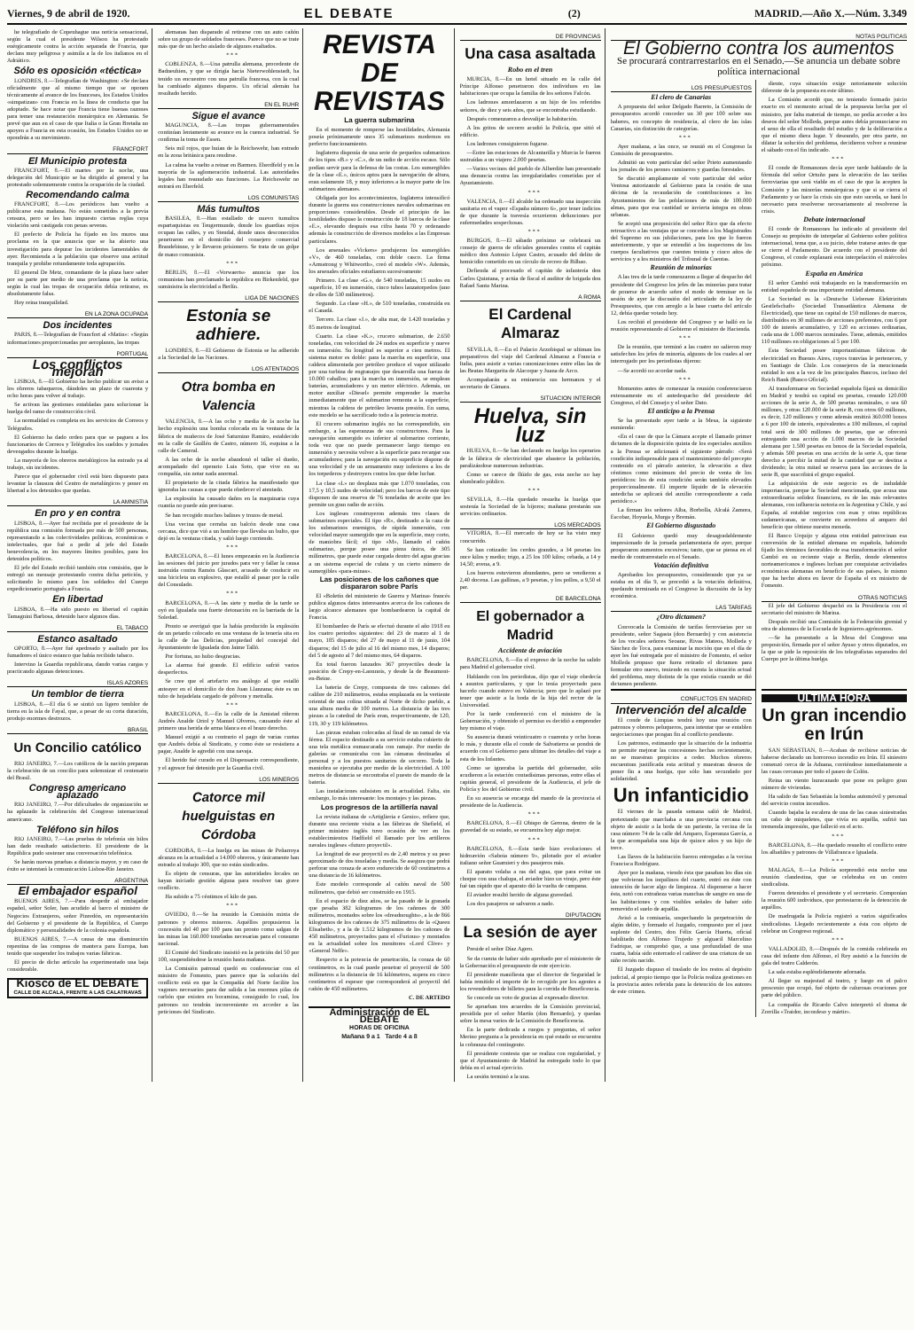Viernes, 9 de abril de 1920. EL DEBATE (2) MADRID.—Año X.—Núm. 3.349
he telegrafiado de Copenhague una noticia sensacional, según la cual el presidente Wilson ha protestado enérgicamente contra la acción separada de Francia, que declara muy peligrosa y asimila a la de los italianos en el Adriático.
Sólo es oposición «téctica»
LONDRES, 8.—Telegrafían de Washington: «Se declara oficialmente que al mismo tiempo que se oponen técnicamente al avance de los franceses, los Estados Unidos «simpatizan» con Francia en la línea de conducta que ha adoptado. Se hace notar que Francia tiene buenas razones para temer una restauración monárquica en Alemania. Se prevé que aun en el caso de que Italia o la Gran Bretaña no apoyen a Francia en esta ocasión, los Estados Unidos no se opondrán a su movimiento.
FRANCFORT
El Municipio protesta
FRANCFORT, 8.—El martes por la noche, una delegación del Municipio se ha dirigido al general y ha protestado solemnemente contra la ocupación de la ciudad.
Recomendando calma
FRANCFORT, 8.—Los periódicos han vuelto a publicarse esta mañana. No están sometidos a la previa censura, pero se les han impuesto ciertas reglas cuya violación será castigada con penas severas.
El prefecto de Policía ha fijado en los muros una proclama en la que anuncia que se ha abierto una investigación para depurar los incidentes lamentables de ayer. Recomienda a la población que observe una actitud tranquila y prohibe rotundamente toda agrupación.
El general De Metz, comandante de la plaza hace saber por su parte por medio de una proclama que la noticia, según la cual las tropas de ocupación debía retirarse, es absolutamente falsa.
Hoy reina tranquilidad.
EN LA ZONA OCUPADA
Dos incidentes
PARIS, 8.—Telegrafían de Francfort al «Matin»: «Según informaciones proporcionadas por aeroplanos, las tropas
PORTUGAL
Los conflictos mejoran
LISBOA, 8.—El Gobierno ha hecho publicar un aviso a los obreros tabaqueros, dándoles un plazo de cuarenta y ocho horas para volver al trabajo.
Se activan las gestiones entabladas para solucionar la huelga del ramo de construcción civil.
La normalidad es completa en los servicios de Correos y Telégrafos.
El Gobierno ha dado orden para que se paguen a los funcionarios de Correos y Telégrafos los sueldos y jornales devengados durante la huelga.
La mayoría de los obreros metalúrgicos ha entrado ya al trabajo, sin incidentes.
Parece que el gobernador civil está bien dispuesto para levantar la clausura del Centro de metalúrgicos y poner en libertad a los detenidos que quedan.
LA AMNISTIA
En pro y en contra
LISBOA, 8.—Ayer fué recibida por el presidente de la república una comisión formada por más de 500 personas, representando a las colectividades políticas, económicas e intelectuales, que fué a pedir al jefe del Estado benevolencia, en los mayores límites posibles, para los detenidos políticos.
El jefe del Estado recibió también otra comisión, que le entregó un mensaje protestando contra dicha petición, y solicitando lo mismo para los soldados del Cuerpo expedicionario portugués a Francia.
En libertad
LISBOA, 8.—Ha sido puesto en libertad el capitán Tamagnini Barbosa, detenido hace algunos días.
EL TABACO
Estanco asaltado
OPORTO, 8.—Ayer fué apedreado y asaltado por los fumadores el único estanco que había recibido tabaco.
Intervino la Guardia republicana, dando varias cargas y practicando algunas detenciones.
ISLAS AZORES
Un temblor de tierra
LISBOA, 8.—El día 6 se sintió un ligero temblor de tierra en la isla de Fayal, que, a pesar de su corta duración, produjo enormes destrozos.
BRASIL
Un Concilio católico
RIO JANEIRO, 7.—Los católicos de la nación preparan la celebración de un concilio para solemnizar el centenario del Brasil.
Congreso americano aplazado
RIO JANEIRO, 7.—Por dificultades de organización se ha aplazado la celebración del Congreso internacional americano.
Teléfono sin hilos
RIO JANEIRO, 7.—Las pruebas de telefonía sin hilos han dado resultado satisfactorio. El presidente de la República pudo sostener una conversación telefónica.
Se harán nuevas pruebas a distancia mayor, y en caso de éxito se intentará la comunicación Lisboa-Río Janeiro.
ARGENTINA
El embajador español
BUENOS AIRES, 7.—Para despedir al embajador español, señor Soler, han acudido al barco el ministro de Negocios Extranjeros, señor Pinredón, en representación del Gobierno y el presidente de la República, el Cuerpo diplomático y personalidades de la colonia española.
BUENOS AIRES, 7.—A causa de una disminución repentina de las compras de manteca para Europa, han tenido que suspender los trabajos varias fábricas.
El precio de dicho artículo ha experimentado una baja considerable.
Kiosco de EL DEBATE
CALLE DE ALCALA, FRENTE A LAS CALATRAVAS
alemanas han disparado al retirarse con un auto cañón sobre un grupo de soldados franceses. Parece que no se trate más que de un hecho aislado de algunos exaltados.
* * *
COBLENZA, 8.—Una patrulla alemana, procedente de Badneuhien, y que se dirigía hacia Nieterwohlenstadt, ha tenido un encuentro con una patrulla francesa, con la cual ha cambiado algunos disparos. Un oficial alemán ha resultado herido.
EN EL RUHR
Sigue el avance
MAGUNCIA, 8.—Las tropas gubernamentales continúan lentamente su avance en la cuenca industrial. Se confirma la toma de Essen.
Seis mil rojos, que huían de la Reichswehr, han entrado en la zona británica para rendirse.
La calma ha vuelto a reinar en Barmen. Eberdfeld y en la mayoría de la aglomeración industrial. Las autoridades legales han reanudado sus funciones. La Reichswehr no entrará en Eberfeld.
LOS COMUNISTAS
Más tumultos
BASILEA, 8.—Han estallado de nuevo tumultos espartaquistas en Tengermunde, donde los guardias rojos ocupan las calles, y en Stendal, donde unos desconocidos penetraron en el domicilio del consejero comercial Brandebinne, y le llevaron prisionero. Se trata de un golpe de mano comunista.
* * *
BERLIN, 8.—El «Vorwaerts» anuncia que los comunistas han proclamado la república en Birkenfeld, que suministra la electricidad a Berlín.
LIGA DE NACIONES
Estonia se adhiere.
LONDRES, 8.—El Gobierno de Estonia se ha adherido a la Sociedad de las Naciones.
LOS ATENTADOS
Otra bomba en Valencia
VALENCIA, 8.—A las ocho y media de la noche ha hecho explosión una bomba colocada en la ventana de la fábrica de muñecos de José Saturnino Ramiro, establecido en la calle de Guillén de Castro, número 16, esquina a la calle de Cameral.
A las ocho de la noche abandonó el taller el dueño, acompañado del operario Luis Soto, que vive en su compañía, sin notar nada anormal.
El propietario de la citada fábrica ha manifestado que ignoraba las causas a que pueda obedecer el atentado.
La explosión ha causado daños en la maquinaria cuya cuantía no puede aún precisarse.
Se han recogido muchos balines y trozos de metal.
Una vecina que cerraba un balcón desde una casa cercana, dice que vió a un hombre que llevaba un bulto, que dejó en la ventana citada, y salió luego corriendo.
* * *
BARCELONA, 8.—El lunes empezarán en la Audiencia las sesiones del juicio por jurados para ver y fallar la causa instruída contra Ramón Glascart, acusado de conducir en una bicicleta un explosivo, que estalló al pasar por la calle del Consulado.
* * *
BARCELONA, 8.—A las siete y media de la tarde se oyó en Igualada una fuerte detonación en la barriada de la Soledad.
Pronto se averiguó que la había producido la explosión de un petardo colocado en una ventana de la tenería sita en la calle de las Delicias, propiedad del concejal del Ayuntamiento de Igualada don Jaime Talló.
Por fortuna, no hubo desgracias.
La alarma fué grande. El edificio sufrió varios desperfectos.
Se cree que el artefacto era análogo al que estalló anteayer en el domicilio de don Juan Llanzana; éste es un tubo de hojadelata cargado de pólvora y metralla.
* * *
BARCELONA, 8.—En la calle de la Amistad riñeron Andrés Analde Oriol y Manuel Olveros, causando éste al primero una herida de arma blanca en el brazo derecho.
Manuel exigió a su contrario el pago de varias cuotas que Andrés debía al Sindicato, y como éste se resistiera a pagar, Analde le agredió con una navaja.
El herido fué curado en el Dispensario correspondiente, y el agresor fué detenido por la Guardia civil.
LOS MINEROS
Catorce mil huelguistas en Córdoba
CORDOBA, 8.—La huelga en las minas de Peñarroya alcanza en la actualidad a 14.000 obreros, y únicamente han entrado al trabajo 300, que no están sindicados.
Es objeto de censuras, que las autoridades locales no hayan iniciado gestión alguna para resolver tan grave conflicto.
Ha subido a 75 céntimos el kilo de pan.
* * *
OVIEDO, 8.—Se ha reunido la Comisión mixta de patronos y obreros mineros. Aquéllos propusieron la concesión del 40 por 100 para tan pronto como salgan de las minas las 160.000 toneladas necesarias para el consumo nacional.
El Comité del Sindicato insistió en la petición del 50 por 100, suspendiéndose la reunión hasta mañana.
La Comisión patronal quedó en conferenciar con el ministro de Fomento, pues parece que la solución del conflicto está en que la Compañía del Norte facilite los vagones necesarios para dar salida a las enormes pilas de carbón que existen en bocamina, consiguido lo cual, los patronos no tendrán inconveniente en acceder a las peticiones del Sindicato.
REVISTA DE REVISTAS
La guerra submarina
En el momento de romperse las hostilidades, Alemania poseía próximamente unos 35 submarinos modernos en perfecto funcionamiento.
Inglaterra disponía de una serie de pequeños submarinos de los tipos «B.» y «C.», de un radio de acción escaso. Sólo podían servir para la defensa de las costas. Los sumergibles de la clase «E.», únicos aptos para la navegación de altura, eran solamente 18, y muy inferiores a la mayor parte de los submarinos alemanes.
Obligada por los acontecimientos, Inglaterra intensificó durante la guerra sus construcciones navales submarinas en proporciones considerables. Desde el principio de las hostilidades dispuso la construcción de 18 barcos de la clase «E.», elevando después esa cifra hasta 70 y ordenando además la construcción de diversos modelos a las Empresas particulares.
Los arsenales «Vickers» produjeron los sumergibles «V», de 460 toneladas, con doble casco. La firma «Armstrong y Whitworth», creó el modelo «W». Además, los arsenales oficiales estudiaron sucesivamente:
Primero. La clase «G.», de 540 toneladas, 15 nudos en superficie, 10 en inmersión, cinco tubos lanzatorpedos (uno de ellos de 530 milímetros).
Segundo. La clase «H.», de 510 toneladas, construída en el Canadá.
Tercero. La clase «J.», de alta mar, de 1.420 toneladas y 85 metros de longitud.
Cuarto. La clase «K.», crucero submarino, de 2.650 toneladas, con velocidad de 24 nudos en superficie y nueve en inmersión. Su longitud es superior a cien metros. El sistema motor es doble: para la marcha en superficie, una caldera alimentada por petróleo produce el vapor utilizado por una turbina de engranajes que desarrolla una fuerza de 10.000 caballos; para la marcha en inmersión, se emplean baterías, acumuladores y un motor eléctrico. Además, un motor auxiliar «Diesel» permite emprender la marcha inmediatamente que el submarino remonta a la superficie, mientras la caldera de petróleo levanta presión. En suma, este modelo se ha sacrificado todo a la potencia motriz.
El crucero submarino inglés no ha correspondido, sin embargo, a las esperanzas de sus constructores. Para la navegación sumergido es inferior al submarino corriente, toda vez que no puede permanecer largo tiempo en inmersión y necesita volver a la superficie para recargar sus acumuladores; para la navegación en superficie dispone de una velocidad y de un armamento muy inferiores a los de los torpederos y destroyers contra los que debe luchar.
La clase «L» no desplaza más que 1.070 toneladas, con 17,5 y 10,5 nudos de velocidad; pero los barcos de este tipo disponen de una reserva de 76 toneladas de aceite que les permite un gran radio de acción.
Los ingleses construyeron además tres clases de submarinos especiales. El tipo «R», destinado a la caza de los submarinos enemigos, de rápida inmersión, con velocidad mayor sumergido que en la superficie, muy corto, de maniobra fácil; el tipo «M», llamado el cañón submarino, porque posee una pieza única, de 305 milímetros, que puede estar cargada dentro del agua gracias a un sistema especial de culata y un cierto número de sumergibles «para-minas».
Las posiciones de los cañones que dispararon sobre París
El «Boletín del ministerio de Guerra y Marina» francés publica algunos datos interesantes acerca de los cañones de largo alcance alemanes que bombardearon la capital de Francia.
El bombardeo de París se efectuó durante el año 1918 en los cuatro periodos siguientes: del 23 de marzo al 1 de mayo, 185 disparos; del 27 de mayo al 11 de junio, 104 disparos; del 15 de julio al 16 del mismo mes, 14 disparos; del 5 de agosto al 7 del mismo mes, 64 disparos.
En total fueron lanzados 367 proyectiles desde la posición de Crepy-en-Laonnois, y desde la de Beaumont-en-Beine.
La batería de Crepy, compuesta de tres cañones del calibre de 210 milímetros, estaba emplazada en la vertiente oriental de una colina situada al Norte de dicho pueblo, a una altura media de 100 metros. La distancia de las tres piezas a la catedral de París eran, respectivamente, de 120, 119, 30 y 119 kilómetros.
Las piezas estaban colocadas al final de un ramal de vía férrea. El espacio destinado a su servicio estaba cubierto de una tela metálica enmascarada con ramaje. Por medio de galerías se comunicaba con las cámaras destinadas al personal y a los puestos sanitarios de socorro. Toda la maniobra se ejecutaba por medio de la electricidad. A 100 metros de distancia se encontraba el puesto de mando de la batería.
Las instalaciones subsisten en la actualidad. Falta, sin embargo, lo más interesante: los montajes y las piezas.
Los progresos de la artillería naval
La revista italiana de «Artiglieria e Genio», refiere que, durante una reciente visita a las fábricas de Shefield, el primer ministro inglés tuvo ocasión de ver en los establecimientos Hadfield el llamado por los artilleros navales ingleses «futuro proyectil».
La longitud de ese proyectil es de 2,40 metros y su peso aproximado de dos toneladas y media. Se asegura que podrá perforar una coraza de acero endurecido de 60 centímetros a una distancia de 16 kilómetros.
Este modelo corresponde al cañón naval de 500 milímetros, que debió ser construído en 1915.
En el espacio de diez años, se ha pasado de la granada que pesaba 382 kilogramos de los cañones de 300 milímetros, montados sobre los «dreadnoughts», a la de 866 kilogramos de los cañones de 375 milímetros de la «Queen Elisabeth», y a la de 1.512 kilogramos de los cañones de 450 milímetros, proyectados para el «Furious» y montados en la actualidad sobre los monitores «Lord Clive» y «General Nelfe».
Respecto a la potencia de penetración, la coraza de 60 centímetros, es la cual puede penetrar el proyectil de 500 milímetros a la distancia de 16 kilómetros, supera en cinco centímetros el espesor que corresponderá al proyectil del cañón de 450 milímetros.
C. DE ARTEDO
Administración de EL DEBATE
HORAS DE OFICINA
Mañana 9 a 1 Tarde 4 a 8
DE PROVINCIAS
Una casa asaltada
Robo en el tren
MURCIA, 8.—En un hotel situado en la calle del Príncipe Alfonso penetraron dos individuos en las habitaciones que ocupa la familia de los señores Falcón.
Los ladrones amordazaron a un hijo de los referidos señores, de diez y seis años, que se encontraba estudiando.
Después comenzaron a desvalijar la habitación.
A los gritos de socorro acudió la Policía, que sitió el edificio.
Los ladrones consiguieron fugarse.
—Entre las estaciones de Alcantarilla y Murcia le fueron sustraídas a un viajero 2.000 pesetas.
—Varios vecinos del pueblo de Alberdite han presentado una denuncia contra las irregularidades cometidas por el Ayuntamiento.
* * *
VALENCIA, 8.—El alcalde ha ordenado una inspección sanitaria en el vapor «España número 6», por tener indicios de que durante la travesía ocurrieron defunciones por enfermedades sospechosas.
* * *
BURGOS, 8.—El sábado próximo se celebrará un consejo de guerra de oficiales generales contra el capitán médico don Antonio López Castro, acusado del delito de homicidio cometido en un círculo de recreo de Bilbao.
Defienda al procesado el capitán de infantería don Carlos Quintana, y actúa de fiscal el auditor de brigada don Rafael Santa Marina.
A ROMA
El Cardenal Almaraz
SEVILLA, 8.—En el Palacio Arzobispal se ultiman los preparativos del viaje del Cardenal Almaraz a Francia e Italia, para asistir a varias canonizaciones entre ellas las de las Beatas Margarita de Alacoque y Juana de Arco.
Acompañarán a su eminencia sus hermanos y el secretario de Cámara.
SITUACION INTERIOR
Huelva, sin luz
HUELVA, 8.—Se han declarado en huelga los operarios de la fábrica de electricidad que abastece la población, paralizándose numerosas industrias.
Como se carece de flúido de gas, esta noche no hay alumbrado público.
* * *
SEVILLA, 8.—Ha quedado resuelta la huelga que sostenía la Sociedad de la bijoros; mañana prestarán sus servicios ordinarios.
LOS MERCADOS
VITORIA, 8.—El mercado de hoy se ha visto muy concurrido.
Se han cotizado: los cerdos grandes, a 34 pesetas los once kilos y medio; trigo, a 25 los 100 kilos; cebada, a 14 y 14,50; avena, a 9.
Los huevos estuvieron abundantes, pero se vendieron a 2,40 docena. Las gallinas, a 9 pesetas, y los pollos, a 9,50 el par.
DE BARCELONA
El gobernador a Madrid
Accidente de aviación
BARCELONA, 8.—En el expreso de la noche ha salido para Madrid el gobernador civil.
Hablando con los periodistas, dijo que el viaje obedecía a asuntos particulares, y que lo tenía proyectado para hacerlo cuando estuvo en Valencia; pero que lo aplazó por tener que asistir a la boda de la hija del rector de la Universidad.
Por la tarde conferenció con el ministro de la Gobernación, y obtenido el permiso es decidió a emprender hoy mismo el viaje.
Su ausencia durará veinticuatro o cuarenta y ocho horas lo más, y durante ella el conde de Salvatierra se pondrá de acuerdo con el Gobierno para ultimar los detalles del viaje a esta de los Infantes.
Como se ignoraba la partida del gobernador, sólo acudieron a la estación contadísimas personas, entre ellas el capitán general, el presidente de la Audiencia, el jefe de Policía y los del Gobierno civil.
En su ausencia se encarga del mando de la provincia el presidente de la Audiencia.
* * *
BARCELONA, 8.—El Obispo de Gerona, dentro de la gravedad de su estado, se encuentra hoy algo mejor.
* * *
BARCELONA, 8.—Esta tarde hizo evoluciones el hidroavión «Saboia número 9», pilotado por el aviador italiano señor Guarnieri y dos pasajeros más.
El aparato volaba a ras del agua, que para evitar un choque con una chalupa, el aviador hizo un viraje, pero éste fué tan rápido que el aparato dió la vuelta de campana.
El aviador resultó herido de alguna gravedad.
Los dos pasajeros se salvaron a nado.
DIPUTACION
La sesión de ayer
Preside el señor Díaz Agero.
Se da cuenta de haber sido aprobado por el ministerio de la Gobernación el presupuesto de este ejercicio.
El presidente manifiesta que el director de Seguridad le había remitido el importe de lo recogido por los agentes a los revendedores de billetes para la corrida de Beneficencia.
Se concede un voto de gracias al expresado director.
Se aprueban tres acuerdos de la Comisión provincial, presidida por el señor Martín (don Bernardo), y quedan sobre la mesa varios de la Comisión de Beneficencia.
En la parte dedicada a ruegos y preguntas, el señor Merino pregunta a la presidencia en qué estado se encuentra la cobranza del contingente.
El presidente contesta que se realiza con regularidad, y que el Ayuntamiento de Madrid ha entregado todo lo que debía en el actual ejercicio.
La sesión terminó a la una.
NOTAS POLITICAS
El Gobierno contra los aumentos
Se procurará contrarrestarlos en el Senado.—Se anuncia un debate sobre política internacional
LOS PRESUPUESTOS
El clero de Canarias
A propuesta del señor Delgado Barreto, la Comisión de presupuestos acordó conceder un 30 por 100 sobre sus haberes, en concepto de residencia, al clero de las islas Canarias, sin distinción de categorías.
* * *
Ayer mañana, a las once, se reunió en el Congreso la Comisión de presupuestos.
Admitió un voto particular del señor Prieto aumentando los jornales de los peones camineros y guardas forestales.
Se discutió ampliamente el voto particular del señor Ventosa autorizando al Gobierno para la cesión de una décima de la recaudación de contribuciones a los Ayuntamientos de las poblaciones de más de 100.000 almas, para que esa cantidad se invierta íntegra en obras urbanas.
Se aceptó una proposición del señor Rico que da efecto retroactivo a las ventajas que se conceden a los Magistrados del Supremo en sus jubilaciones, para los que lo fueron anteriormente, y que se extendió a los inspectores de los cuerpos facultativos que cuenten treinta y cinco años de servicios y a los ministros del Tribunal de Cuentas.
Reunión de minorías
A las tres de la tarde comenzaron a llegar al despacho del presidente del Congreso los jefes de las minorías para tratar de ponerse de acuerdo sobre el modo de terminar en la sesión de ayer la discusión del articulado de la ley de Presupuestos, que con arreglo a la base cuarta del artículo 12, debía quedar votado hoy.
Los recibió el presidente del Congreso y se halló en la reunión representando al Gobierno el ministro de Hacienda.
* * *
De la reunión, que terminó a las cuatro no salieron muy satisfechos los jefes de minoría, algunos de los cuales al ser interrogado por los periodistas dijeron:
—Se acordó no acordar nada.
* * *
Momentos antes de comenzar la reunión conferenciaron extensamente en el antedespacho del presidente del Congreso, el del Consejo y el señor Dato.
El anticipo a la Prensa
Se ha presentado ayer tarde a la Mesa, la siguiente enmienda:
«En el caso de que la Cámara acepte el llamado primer dictamen de la disposición quinta de los especiales auxilios a la Prensa se adicionará el siguiente párrafo: «Será condición indispensable para el mantenimiento del precepto contenido en el párrafo anterior, la elevación a diez céntimos como mínimum del precio de venta de los periódicos: los de esta condición serán también elevados proporcionalmente. El importe líquido de la elevación antedicha se aplicará del auxilio correspondiente a cada periódico.»
La firman los señores Alba, Borbolla, Alcalá Zamora, Escobar, Hoyuela, Murga y Bremán.
El Gobierno disgustado
El Gobierno quedó muy desagradablemente impresionado de la jornada parlamentaria de ayer, porque prosperaron aumentos excesivos; tanto, que se piensa en el medio de contrarrestarlo en el Senado.
Votación definitiva
Aprobados los presupuestos, considerando que ya se estaba en el día 9, se procedió a la votación definitiva, quedando terminada en el Congreso la discusión de la ley económica.
LAS TARIFAS
¿Otro dictamen?
Convocada la Comisión de tarifas ferroviarias por su presidente, señor Sagasta (don Bernardo) y con asistencia de los vocales señores Seoane, Rivas Mateos, Molleda y Sánchez de Toca, para examinar la moción que en el día de ayer les fué entregada por el ministro de Fomento, el señor Molleda propuso que fuera retirado el dictamen para formular otro nuevo, teniendo en cuenta la situación actual del problema, muy distinta de la que existía cuando se dió dictamen pendiente.
diente, cuya situación exige notoriamente solución diferente de la propuesta en este último.
La Comisión acordó que, no teniendo formado juicio exacto en el momento actual de la propuesta hecha por el ministro, por falta material de tiempo, no podía acceder a los deseos del señor Molleda, porque antes debía pronunciarse en el seno de ella el resultado del estudio y de la deliberación a que el mismo diera lugar. Y deseando, por otra parte, no dilatar la solución del problema, decidieron volver a reunirse el sábado con el fin indicado.
* * *
El conde de Romanones decía ayer tarde hablando de la fórmula del señor Ortuño para la elevación de las tarifas ferroviarias que será viable en el caso de que la acepten la Comisión y las minorías monárquicas y que si se cierra el Parlamento y se hace la crisis sin que esto suceda, se hará lo necesario para resolverse necesariamente al resolverse la crisis.
Debate internacional
El conde de Romanones ha indicado al presidente del Consejo su propósito de interpelar al Gobierno sobre política internacional, tema que, a su juicio, debe tratarse antes de que se cierre el Parlamento. De acuerdo con el presidente del Congreso, el conde explanará esta interpelación el miércoles próximo.
España en América
El señor Cambó está trabajando en la transformación en entidad española de una importante entidad alemana.
La Sociedad es la «Deutsche Uebersee Elektrizitats Gestlefschaft» (Sociedad Transatlántica Alemana de Electricidad), que tiene un capital de 150 millones de marcos, distribuídos en 30 millones de acciones preferentes, con 6 por 100 de interés acumulativo, y 120 en acciones ordinarias, cada una de 1.000 marcos nominales. Tiene, además, emitidos 110 millones en obligaciones al 5 por 100.
Esta Sociedad posee importantísimas fábricas de electricidad en Buenos Aires, cuyos tranvías le pertenecen, y en Santiago de Chile. Los consejeros de la mencionada entidad lo son a la vez de los principales Bancos, incluso del Reich Bank (Banco Oficial).
Al transformarse en Sociedad española fijará su domicilio en Madrid y tendrá su capital en pesetas, creando 120.000 acciones de la serie A, de 500 pesetas nominales, o sea 60 millones, y otras 120.000 de la serie B, con otros 60 millones, es decir, 120 millones y como además emitirá 360.000 bonos a 6 por 100 de interés, equivalentes a 180 millones, el capital total será de 300 millones de pesetas, que se ofrecerá entregando una acción de 1.000 marcos de la Sociedad alemana por 1.500 pesetas en bonos de la Sociedad española, y además 500 pesetas en una acción de la serie A, que tiene derecho a percibir la mitad de la cantidad que se destina a dividendo; la otra mitad se reserva para las acciones de la serie B, que suscribirá el grupo español.
La adquisición de este negocio es de indudable importancia, porque la Sociedad mencionada, que acusa una extraordinaria solidez financiera, es de las más relevantes alemanas, con influencia notoria en la Argentina y Chile, y así España, al entablar negocios con esas y otras repúblicas sudamericanas, se convierte en acreedora al amparo del beneficio que obtiene nuestra moneda.
El Banco Urquijo y alguna otra entidad patrocinan esa conversión de la entidad alemana en española, habiendo fijado los términos favorables de esa transformación el señor Cambó en su reciente viaje a Berlín, donde elementos norteamericanos e ingleses luchan por conquistar actividades económicas alemanas en beneficio de sus países, lo mismo que ha hecho ahora en favor de España el ex ministro de Fomento.
OTRAS NOTICIAS
El jefe del Gobierno despachó en la Presidencia con el secretario del ministro de Marina.
Después recibió una Comisión de la Federación gremial y otra de alumnos de la Escuela de Ingenieros agrónomos.
—Se ha presentado a la Mesa del Congreso una proposición, firmada por el señor Ayuso y otros diputados, en la que se pide la reposición de los telegrafistas separados del Cuerpo por la última huelga.
CONFLICTOS EN MADRID
Intervención del alcalde
El conde de Limpias tendrá hoy una reunión con patronos y obreros peluqueros, para intentar que se entablen negociaciones que pongan fin al conflicto pendiente.
Los patronos, estimando que la situación de la industria no permite mejorar las concesiones hechas recientemente, no se muestran propicios a ceder. Muchos obreros encuentran justificada esta actitud y muestran deseos de poner fin a una huelga, que sólo han secundado por solidaridad.
Un infanticidio
El viernes de la pasada semana salió de Madrid, pretextando que marchaba a una provincia cercana con objeto de asistir a la boda de un pariente, la vecina de la casa número 74 de la calle del Amparo, Esperanza García, a la que acompañaba una hija de quince años y un hijo de trece.
Las llaves de la habitación fueron entregadas a la vecina Francisca Rodríguez.
Ayer por la mañana, viendo ésta que pasaban los días sin que volvieran los inquilinos del cuarto, entró en éste con intención de hacer algo de limpieza. Al disponerse a hacer ésta, notó con extrañeza varias manchas de sangre en una de las habitaciones y con visibles señales de haber sido removido el suelo de aquélla.
Avisó a la comisaría, sospechando la perpetración de algún delito, y formado el Juzgado, compuesto por el juez suplente del Centro, don Félix García Huerta, oficial habilitado don Alfonso Trujedo y alguacil Marcelino Fadrique, se comprobó que, a una profundidad de una cuarta, había sido enterrado el cadáver de una criatura de un niño recién nacido.
El Juzgado dispuso el traslado de los restos al depósito judicial, al propio tiempo que la Policía realiza gestiones en la provincia antes referida para la detención de los autores de este crimen.
ULTIMA HORA
Un gran incendio en Irún
SAN SEBASTIAN, 8.—Acaban de recibirse noticias de haberse declarado un horroroso incendio en Irún. El siniestro comenzó cerca de la Aduana, corriéndose inmediatamente a las casas cercanas por todo el paseo de Colón.
Reina un viento huracanado que pone en peligro gran número de viviendas.
Ha salido de San Sebastián la bomba automóvil y personal del servicio contra incendios.
Cuando bajaba la escalera de una de las casas siniestradas un cabo de miqueletes, que vivía en aquélla, sufrió tan tremenda impresión, que falleció en el acto.
* * *
BARCELONA, 8.—Ha quedado resuelto el conflicto entre los albañiles y patronos de Villafranca e Igualada.
* * *
MALAGA, 8.—La Policía sorprendió esta noche una reunión clandestina, que se celebraba en un centro sindicalista.
Fueron detenidos el presidente y el secretario. Componían la reunión 600 individuos, que protestaron de la detención de aquéllos.
De madrugada la Policía registró a varios significados sindicalistas. Llegado recientemente a ésta con objeto de celebrar un Congreso regional.
* * *
VALLADOLID, 8.—Después de la comida celebrada en casa del infante don Alfonso, el Rey asistió a la función de gala del teatro Calderón.
La sala estaba espléndidamente adornada.
Al llegar su majestad al teatro, y luego en el palco proscenio que ocupó, fué objeto de calurosas ovaciones por parte del público.
La compañía de Ricardo Calvo interpretó el drama de Zorrilla «Traidor, inconfeso y mártir».